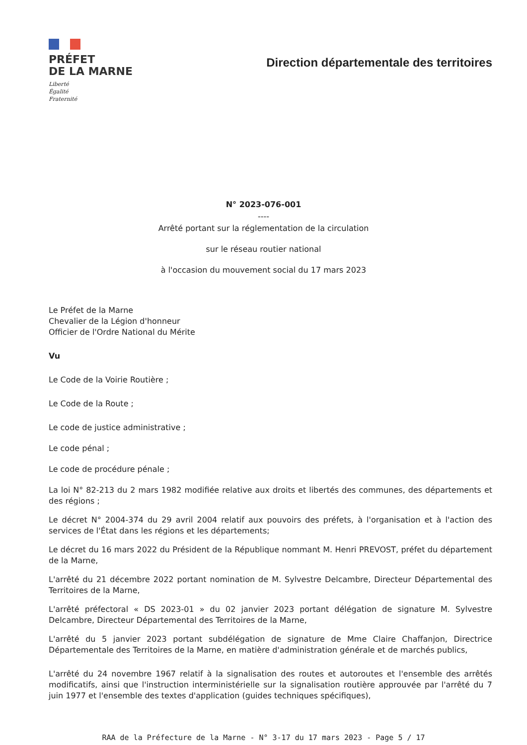PRÉFET
DE LA MARNE
Liberté
Égalité
Fraternité
Direction départementale des territoires
N° 2023-076-001
----
Arrêté portant sur la réglementation de la circulation
sur le réseau routier national
à l'occasion du mouvement social du 17 mars 2023
Le Préfet de la Marne
Chevalier de la Légion d'honneur
Officier de l'Ordre National du Mérite
Vu
Le Code de la Voirie Routière ;
Le Code de la Route ;
Le code de justice administrative ;
Le code pénal ;
Le code de procédure pénale ;
La loi N° 82-213 du 2 mars 1982 modifiée relative aux droits et libertés des communes, des départements et des régions ;
Le décret N° 2004-374 du 29 avril 2004 relatif aux pouvoirs des préfets, à l'organisation et à l'action des services de l'État dans les régions et les départements;
Le décret du 16 mars 2022 du Président de la République nommant M. Henri PREVOST, préfet du département de la Marne,
L'arrêté du 21 décembre 2022 portant nomination de M. Sylvestre Delcambre, Directeur Départemental des Territoires de la Marne,
L'arrêté préfectoral « DS 2023-01 » du 02 janvier 2023 portant délégation de signature M. Sylvestre Delcambre, Directeur Départemental des Territoires de la Marne,
L'arrêté du 5 janvier 2023 portant subdélégation de signature de Mme Claire Chaffanjon, Directrice Départementale des Territoires de la Marne, en matière d'administration générale et de marchés publics,
L'arrêté du 24 novembre 1967 relatif à la signalisation des routes et autoroutes et l'ensemble des arrêtés modificatifs, ainsi que l'instruction interministérielle sur la signalisation routière approuvée par l'arrêté du 7 juin 1977 et l'ensemble des textes d'application (guides techniques spécifiques),
RAA de la Préfecture de la Marne - N° 3-17 du 17 mars 2023 - Page 5 / 17